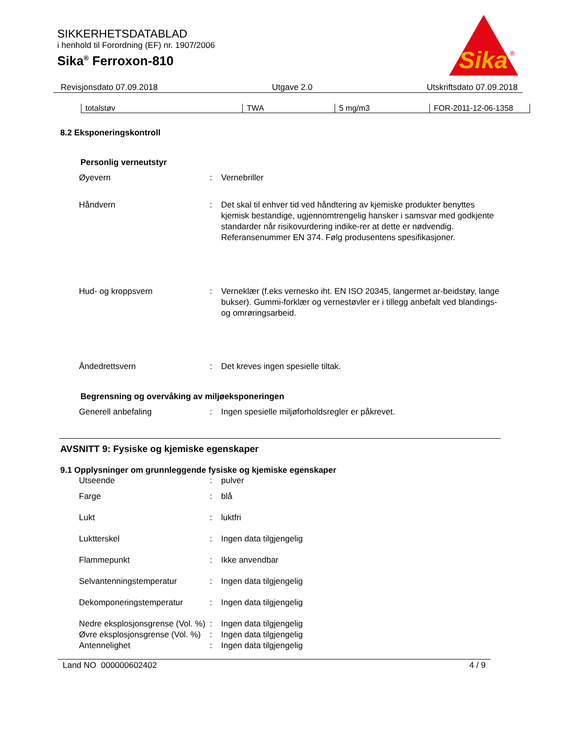Sika
®
SIKKERHETSDATABLAD
i henhold til Forordning (EF) nr. 1907/2006
Sika<sup>®</sup> Ferroxon-810
Revisjonsdato 07.09.2018 Utgave 2.0 Utskriftsdato 07.09.2018
| totalstøv | TWA | 5 mg/m3 | FOR-2011-12-06-1358 |
8.2 Eksponeringskontroll
Personlig verneutstyr
| Øyevern | : | Vernebriller |
| Håndvern | : | Det skal til enhver tid ved håndtering av kjemiske produkter benyttes kjemisk bestandige, ugjennomtrengelig hansker i samsvar med godkjente standarder når risikovurdering indike-rer at dette er nødvendig. Referansenummer EN 374. Følg produsentens spesifikasjoner. |
| Hud- og kroppsvern | : | Verneklær (f.eks vernesko iht. EN ISO 20345, langermet ar-beidstøy, lange bukser). Gummi-forklær og vernestøvler er i tillegg anbefalt ved blandings- og omrøringsarbeid. |
| Åndedrettsvern | : | Det kreves ingen spesielle tiltak. |
Begrensning og overvåking av miljøeksponeringen
| Generell anbefaling | : | Ingen spesielle miljøforholdsregler er påkrevet. |
AVSNITT 9: Fysiske og kjemiske egenskaper
9.1 Opplysninger om grunnleggende fysiske og kjemiske egenskaper
| Utseende | : | pulver |
| Farge | : | blå |
| Lukt | : | luktfri |
| Luktterskel | : | Ingen data tilgjengelig |
| Flammepunkt | : | Ikke anvendbar |
| Selvantenningstemperatur | : | Ingen data tilgjengelig |
| Dekomponeringstemperatur | : | Ingen data tilgjengelig |
| Nedre eksplosjonsgrense (Vol. %) | : | Ingen data tilgjengelig |
| Øvre eksplosjonsgrense (Vol. %) | : | Ingen data tilgjengelig |
| Antennelighet | : | Ingen data tilgjengelig |
Land NO 000000602402 4 / 9